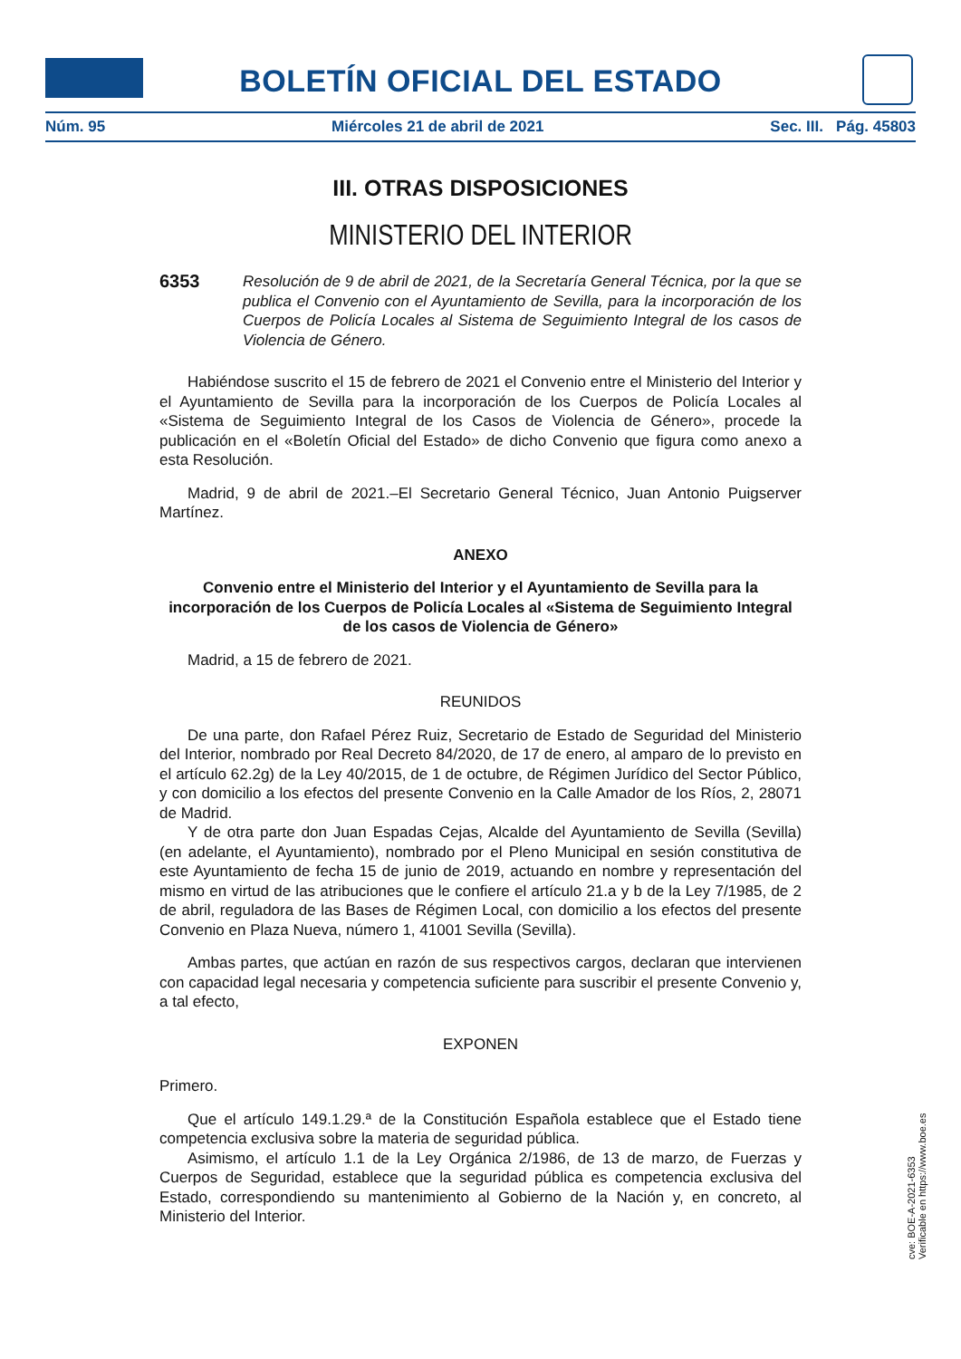BOLETÍN OFICIAL DEL ESTADO
Núm. 95 Miércoles 21 de abril de 2021 Sec. III. Pág. 45803
III. OTRAS DISPOSICIONES
MINISTERIO DEL INTERIOR
6353 Resolución de 9 de abril de 2021, de la Secretaría General Técnica, por la que se publica el Convenio con el Ayuntamiento de Sevilla, para la incorporación de los Cuerpos de Policía Locales al Sistema de Seguimiento Integral de los casos de Violencia de Género.
Habiéndose suscrito el 15 de febrero de 2021 el Convenio entre el Ministerio del Interior y el Ayuntamiento de Sevilla para la incorporación de los Cuerpos de Policía Locales al «Sistema de Seguimiento Integral de los Casos de Violencia de Género», procede la publicación en el «Boletín Oficial del Estado» de dicho Convenio que figura como anexo a esta Resolución.
Madrid, 9 de abril de 2021.–El Secretario General Técnico, Juan Antonio Puigserver Martínez.
ANEXO
Convenio entre el Ministerio del Interior y el Ayuntamiento de Sevilla para la incorporación de los Cuerpos de Policía Locales al «Sistema de Seguimiento Integral de los casos de Violencia de Género»
Madrid, a 15 de febrero de 2021.
REUNIDOS
De una parte, don Rafael Pérez Ruiz, Secretario de Estado de Seguridad del Ministerio del Interior, nombrado por Real Decreto 84/2020, de 17 de enero, al amparo de lo previsto en el artículo 62.2g) de la Ley 40/2015, de 1 de octubre, de Régimen Jurídico del Sector Público, y con domicilio a los efectos del presente Convenio en la Calle Amador de los Ríos, 2, 28071 de Madrid.
Y de otra parte don Juan Espadas Cejas, Alcalde del Ayuntamiento de Sevilla (Sevilla) (en adelante, el Ayuntamiento), nombrado por el Pleno Municipal en sesión constitutiva de este Ayuntamiento de fecha 15 de junio de 2019, actuando en nombre y representación del mismo en virtud de las atribuciones que le confiere el artículo 21.a y b de la Ley 7/1985, de 2 de abril, reguladora de las Bases de Régimen Local, con domicilio a los efectos del presente Convenio en Plaza Nueva, número 1, 41001 Sevilla (Sevilla).
Ambas partes, que actúan en razón de sus respectivos cargos, declaran que intervienen con capacidad legal necesaria y competencia suficiente para suscribir el presente Convenio y, a tal efecto,
EXPONEN
Primero.
Que el artículo 149.1.29.ª de la Constitución Española establece que el Estado tiene competencia exclusiva sobre la materia de seguridad pública.
Asimismo, el artículo 1.1 de la Ley Orgánica 2/1986, de 13 de marzo, de Fuerzas y Cuerpos de Seguridad, establece que la seguridad pública es competencia exclusiva del Estado, correspondiendo su mantenimiento al Gobierno de la Nación y, en concreto, al Ministerio del Interior.
cve: BOE-A-2021-6353
Verificable en https://www.boe.es